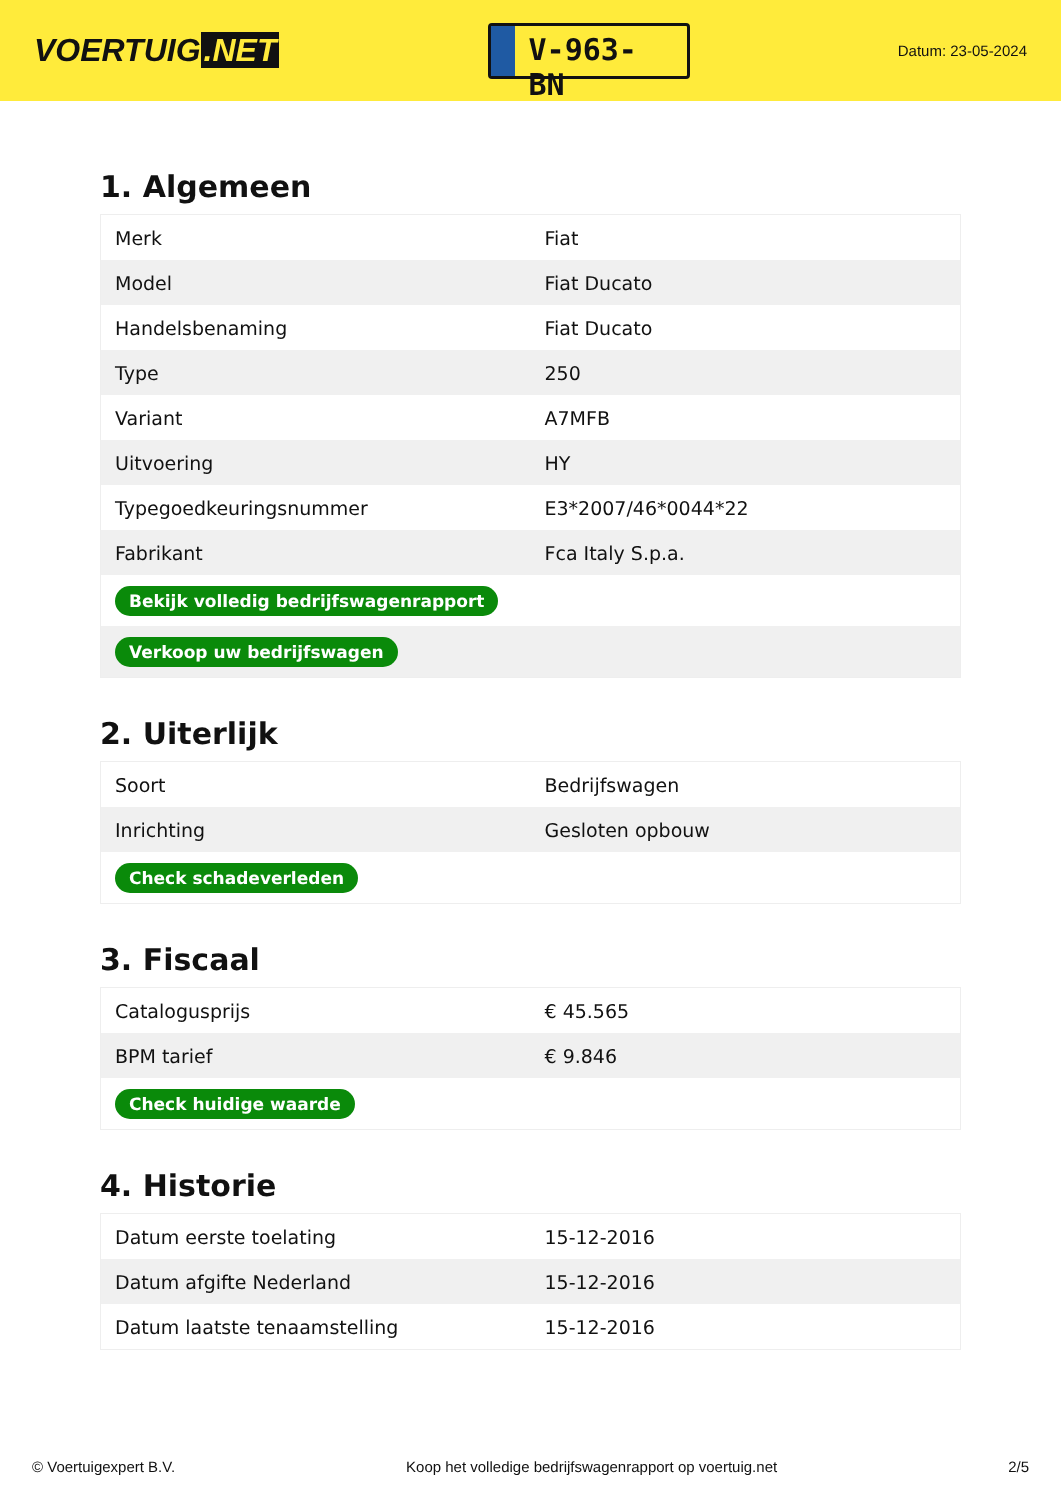VOERTUIG.NET
V-963-BN
Datum: 23-05-2024
1. Algemeen
| Merk | Fiat |
| Model | Fiat Ducato |
| Handelsbenaming | Fiat Ducato |
| Type | 250 |
| Variant | A7MFB |
| Uitvoering | HY |
| Typegoedkeuringsnummer | E3*2007/46*0044*22 |
| Fabrikant | Fca Italy S.p.a. |
| Bekijk volledig bedrijfswagenrapport | |
| Verkoop uw bedrijfswagen | |
2. Uiterlijk
| Soort | Bedrijfswagen |
| Inrichting | Gesloten opbouw |
| Check schadeverleden | |
3. Fiscaal
| Catalogusprijs | € 45.565 |
| BPM tarief | € 9.846 |
| Check huidige waarde | |
4. Historie
| Datum eerste toelating | 15-12-2016 |
| Datum afgifte Nederland | 15-12-2016 |
| Datum laatste tenaamstelling | 15-12-2016 |
© Voertuigexpert B.V. Koop het volledige bedrijfswagenrapport op voertuig.net 2/5